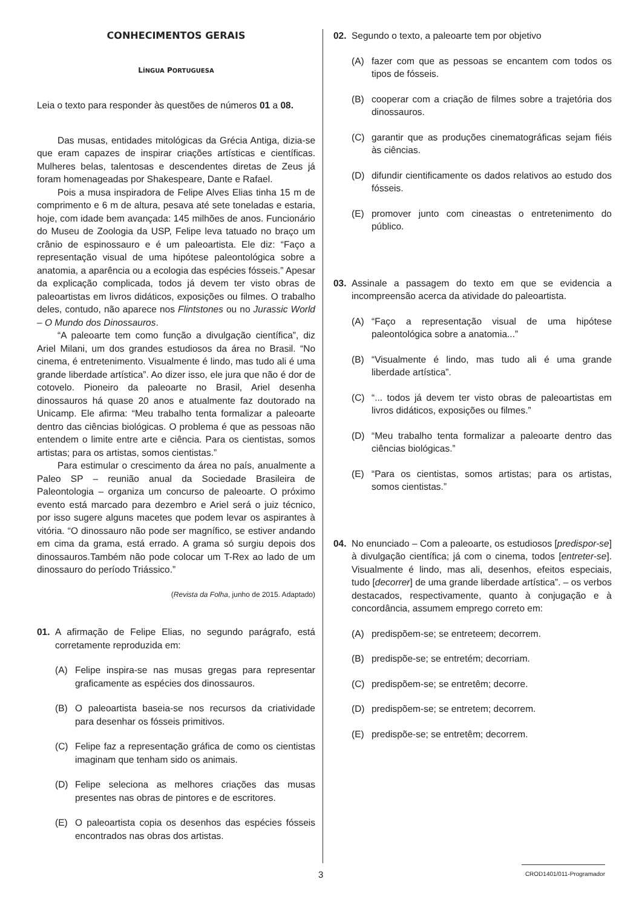CONHECIMENTOS GERAIS
LÍNGUA PORTUGUESA
Leia o texto para responder às questões de números 01 a 08.
Das musas, entidades mitológicas da Grécia Antiga, dizia-se que eram capazes de inspirar criações artísticas e científicas. Mulheres belas, talentosas e descendentes diretas de Zeus já foram homenageadas por Shakespeare, Dante e Rafael.
Pois a musa inspiradora de Felipe Alves Elias tinha 15 m de comprimento e 6 m de altura, pesava até sete toneladas e estaria, hoje, com idade bem avançada: 145 milhões de anos. Funcionário do Museu de Zoologia da USP, Felipe leva tatuado no braço um crânio de espinossauro e é um paleoartista. Ele diz: “Faço a representação visual de uma hipótese paleontológica sobre a anatomia, a aparência ou a ecologia das espécies fósseis.” Apesar da explicação complicada, todos já devem ter visto obras de paleoartistas em livros didáticos, exposições ou filmes. O trabalho deles, contudo, não aparece nos Flintstones ou no Jurassic World – O Mundo dos Dinossauros.
“A paleoarte tem como função a divulgação científica”, diz Ariel Milani, um dos grandes estudiosos da área no Brasil. “No cinema, é entretenimento. Visualmente é lindo, mas tudo ali é uma grande liberdade artística”. Ao dizer isso, ele jura que não é dor de cotovelo. Pioneiro da paleoarte no Brasil, Ariel desenha dinossauros há quase 20 anos e atualmente faz doutorado na Unicamp. Ele afirma: “Meu trabalho tenta formalizar a paleoarte dentro das ciências biológicas. O problema é que as pessoas não entendem o limite entre arte e ciência. Para os cientistas, somos artistas; para os artistas, somos cientistas.”
Para estimular o crescimento da área no país, anualmente a Paleo SP – reunião anual da Sociedade Brasileira de Paleontologia – organiza um concurso de paleoarte. O próximo evento está marcado para dezembro e Ariel será o juiz técnico, por isso sugere alguns macetes que podem levar os aspirantes à vitória. “O dinossauro não pode ser magnífico, se estiver andando em cima da grama, está errado. A grama só surgiu depois dos dinossauros.Também não pode colocar um T-Rex ao lado de um dinossauro do período Triássico.”
(Revista da Folha, junho de 2015. Adaptado)
01. A afirmação de Felipe Elias, no segundo parágrafo, está corretamente reproduzida em:
(A) Felipe inspira-se nas musas gregas para representar graficamente as espécies dos dinossauros.
(B) O paleoartista baseia-se nos recursos da criatividade para desenhar os fósseis primitivos.
(C) Felipe faz a representação gráfica de como os cientistas imaginam que tenham sido os animais.
(D) Felipe seleciona as melhores criações das musas presentes nas obras de pintores e de escritores.
(E) O paleoartista copia os desenhos das espécies fósseis encontrados nas obras dos artistas.
02. Segundo o texto, a paleoarte tem por objetivo
(A) fazer com que as pessoas se encantem com todos os tipos de fósseis.
(B) cooperar com a criação de filmes sobre a trajetória dos dinossauros.
(C) garantir que as produções cinematográficas sejam fiéis às ciências.
(D) difundir cientificamente os dados relativos ao estudo dos fósseis.
(E) promover junto com cineastas o entretenimento do público.
03. Assinale a passagem do texto em que se evidencia a incompreensão acerca da atividade do paleoartista.
(A) “Faço a representação visual de uma hipótese paleontológica sobre a anatomia...”
(B) “Visualmente é lindo, mas tudo ali é uma grande liberdade artística”.
(C) “... todos já devem ter visto obras de paleoartistas em livros didáticos, exposições ou filmes.”
(D) “Meu trabalho tenta formalizar a paleoarte dentro das ciências biológicas.”
(E) “Para os cientistas, somos artistas; para os artistas, somos cientistas.”
04. No enunciado – Com a paleoarte, os estudiosos [predispor-se] à divulgação científica; já com o cinema, todos [entreter-se]. Visualmente é lindo, mas ali, desenhos, efeitos especiais, tudo [decorrer] de uma grande liberdade artística”. – os verbos destacados, respectivamente, quanto à conjugação e à concordância, assumem emprego correto em:
(A) predispõem-se; se entreteem; decorrem.
(B) predispõe-se; se entretém; decorriam.
(C) predispõem-se; se entretêm; decorre.
(D) predispõem-se; se entretem; decorrem.
(E) predispõe-se; se entretêm; decorrem.
3
CROD1401/011-Programador